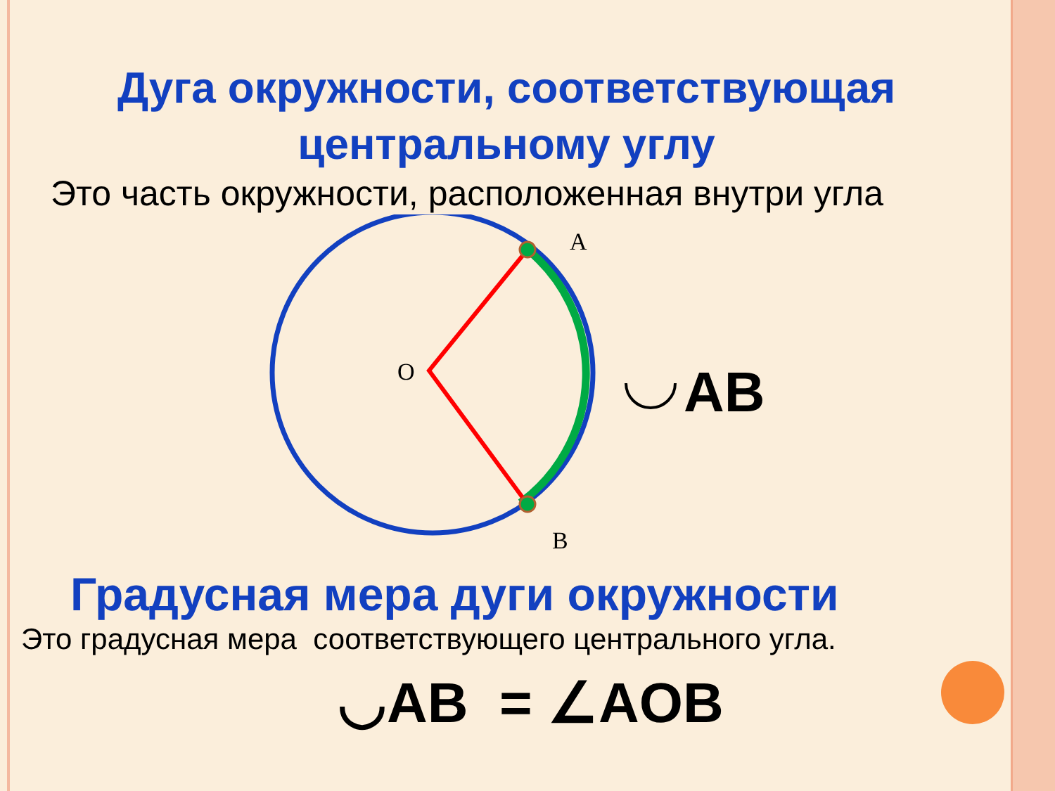Дуга окружности, соответствующая центральному углу
Это часть окружности, расположенная внутри угла
A
O
B
AB
Градусная мера дуги окружности
Это градусная мера соответствующего центрального угла.
◡AB = ∠AOB